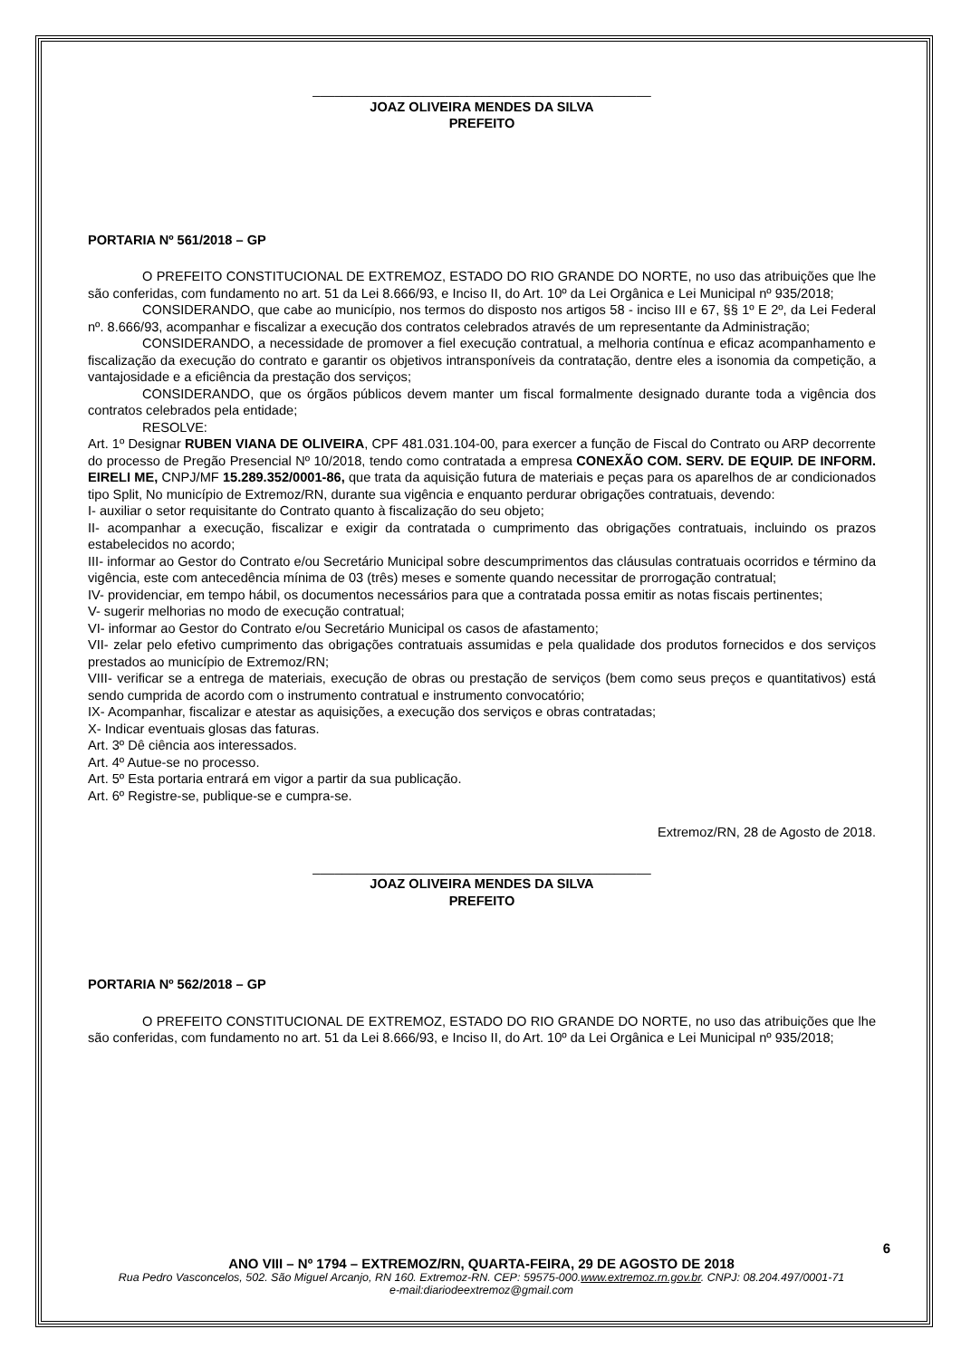______________________________________________
JOAZ OLIVEIRA MENDES DA SILVA
PREFEITO
PORTARIA Nº 561/2018 – GP
O PREFEITO CONSTITUCIONAL DE EXTREMOZ, ESTADO DO RIO GRANDE DO NORTE, no uso das atribuições que lhe são conferidas, com fundamento no art. 51 da Lei 8.666/93, e Inciso II, do Art. 10º da Lei Orgânica e Lei Municipal nº 935/2018;
CONSIDERANDO, que cabe ao município, nos termos do disposto nos artigos 58 - inciso III e 67, §§ 1º E 2º, da Lei Federal nº. 8.666/93, acompanhar e fiscalizar a execução dos contratos celebrados através de um representante da Administração;
CONSIDERANDO, a necessidade de promover a fiel execução contratual, a melhoria contínua e eficaz acompanhamento e fiscalização da execução do contrato e garantir os objetivos intransponíveis da contratação, dentre eles a isonomia da competição, a vantajosidade e a eficiência da prestação dos serviços;
CONSIDERANDO, que os órgãos públicos devem manter um fiscal formalmente designado durante toda a vigência dos contratos celebrados pela entidade;
RESOLVE:
Art. 1º Designar RUBEN VIANA DE OLIVEIRA, CPF 481.031.104-00, para exercer a função de Fiscal do Contrato ou ARP decorrente do processo de Pregão Presencial Nº 10/2018, tendo como contratada a empresa CONEXÃO COM. SERV. DE EQUIP. DE INFORM. EIRELI ME, CNPJ/MF 15.289.352/0001-86, que trata da aquisição futura de materiais e peças para os aparelhos de ar condicionados tipo Split, No município de Extremoz/RN, durante sua vigência e enquanto perdurar obrigações contratuais, devendo:
I- auxiliar o setor requisitante do Contrato quanto à fiscalização do seu objeto;
II- acompanhar a execução, fiscalizar e exigir da contratada o cumprimento das obrigações contratuais, incluindo os prazos estabelecidos no acordo;
III- informar ao Gestor do Contrato e/ou Secretário Municipal sobre descumprimentos das cláusulas contratuais ocorridos e término da vigência, este com antecedência mínima de 03 (três) meses e somente quando necessitar de prorrogação contratual;
IV- providenciar, em tempo hábil, os documentos necessários para que a contratada possa emitir as notas fiscais pertinentes;
V- sugerir melhorias no modo de execução contratual;
VI- informar ao Gestor do Contrato e/ou Secretário Municipal os casos de afastamento;
VII- zelar pelo efetivo cumprimento das obrigações contratuais assumidas e pela qualidade dos produtos fornecidos e dos serviços prestados ao município de Extremoz/RN;
VIII- verificar se a entrega de materiais, execução de obras ou prestação de serviços (bem como seus preços e quantitativos) está sendo cumprida de acordo com o instrumento contratual e instrumento convocatório;
IX- Acompanhar, fiscalizar e atestar as aquisições, a execução dos serviços e obras contratadas;
X- Indicar eventuais glosas das faturas.
Art. 3º Dê ciência aos interessados.
Art. 4º Autue-se no processo.
Art. 5º Esta portaria entrará em vigor a partir da sua publicação.
Art. 6º Registre-se, publique-se e cumpra-se.
Extremoz/RN, 28 de Agosto de 2018.
______________________________________________
JOAZ OLIVEIRA MENDES DA SILVA
PREFEITO
PORTARIA Nº 562/2018 – GP
O PREFEITO CONSTITUCIONAL DE EXTREMOZ, ESTADO DO RIO GRANDE DO NORTE, no uso das atribuições que lhe são conferidas, com fundamento no art. 51 da Lei 8.666/93, e Inciso II, do Art. 10º da Lei Orgânica e Lei Municipal nº 935/2018;
6
ANO VIII – Nº 1794 – EXTREMOZ/RN, QUARTA-FEIRA, 29 DE AGOSTO DE 2018
Rua Pedro Vasconcelos, 502. São Miguel Arcanjo, RN 160. Extremoz-RN. CEP: 59575-000.www.extremoz.rn.gov.br. CNPJ: 08.204.497/0001-71
e-mail:diariodeextremoz@gmail.com